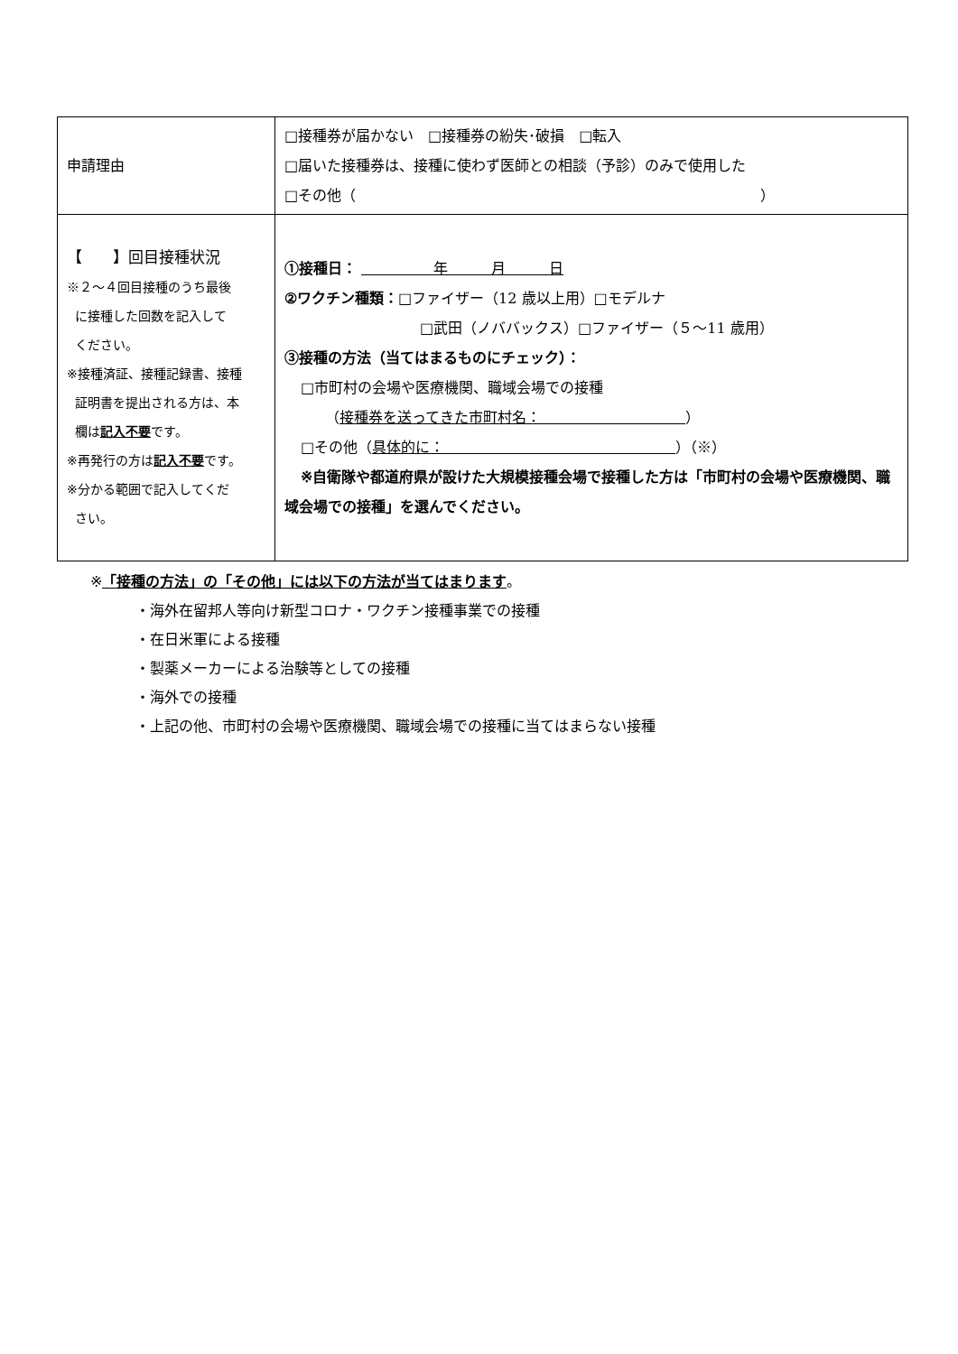| 申請理由 | □接種券が届かない □接種券の紛失･破損 □転入 □届いた接種券は、接種に使わず医師との相談（予診）のみで使用した □その他（ ） |
| 【 】回目接種状況 ※２～４回目接種のうち最後 に接種した回数を記入して ください。 ※接種済証、接種記録書、接種 証明書を提出される方は、本 欄は 記入不要 です。 ※再発行の方は 記入不要 です。 ※分かる範囲で記入してくだ さい。 | ①接種日： 年 月 日 ②ワクチン種類： □ファイザー（12 歳以上用）□モデルナ □武田（ノババックス）□ファイザー（５～11 歳用） ③接種の方法（当てはまるものにチェック）： □市町村の会場や医療機関、職域会場での接種 （ 接種券を送ってきた市町村名： ） □その他（ 具体的に： ）（※） ※自衛隊や都道府県が設けた大規模接種会場で接種した方は「市町村の会場や医療機関、職域会場での接種」を選んでください。 |
※「接種の方法」の「その他」には以下の方法が当てはまります。
・海外在留邦人等向け新型コロナ・ワクチン接種事業での接種
・在日米軍による接種
・製薬メーカーによる治験等としての接種
・海外での接種
・上記の他、市町村の会場や医療機関、職域会場での接種に当てはまらない接種